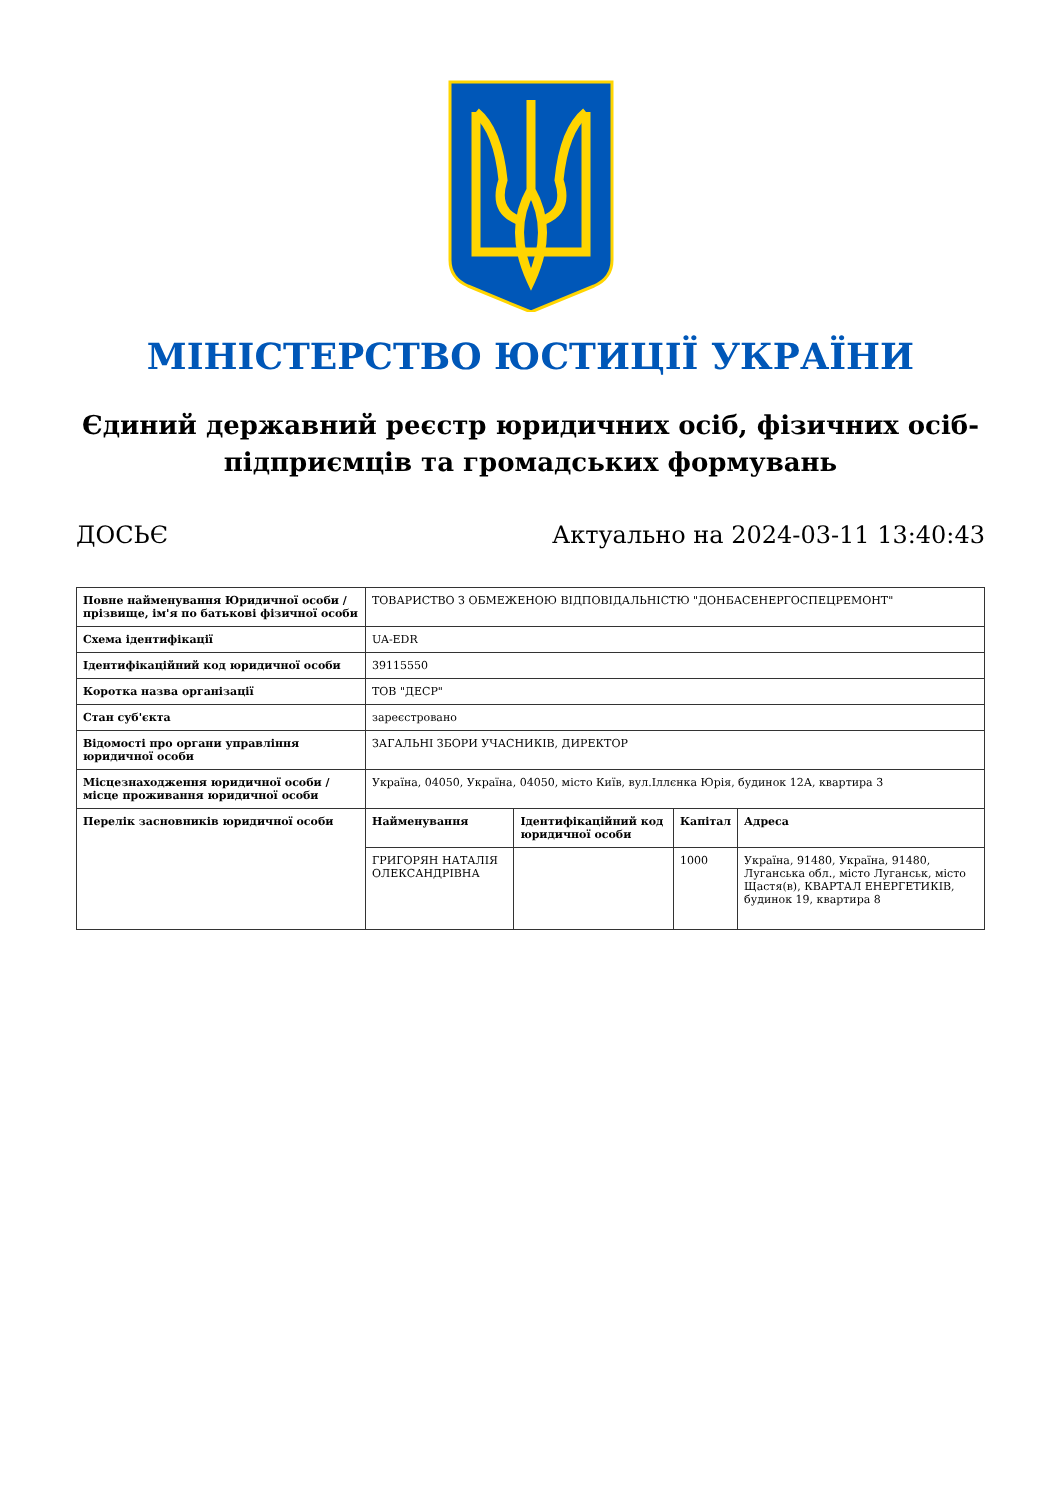МІНІСТЕРСТВО ЮСТИЦІЇ УКРАЇНИ
Єдиний державний реєстр юридичних осіб, фізичних осіб-підприємців та громадських формувань
ДОСЬЄ Актуально на 2024-03-11 13:40:43
| Повне найменування Юридичної особи / прізвище, ім'я по батькові фізичної особи | ТОВАРИСТВО З ОБМЕЖЕНОЮ ВІДПОВІДАЛЬНІСТЮ "ДОНБАСЕНЕРГОСПЕЦРЕМОНТ" | | | |
| Схема ідентифікації | UA-EDR | | | |
| Ідентифікаційний код юридичної особи | 39115550 | | | |
| Коротка назва організації | ТОВ "ДЕСР" | | | |
| Стан суб'єкта | зареєстровано | | | |
| Відомості про органи управління юридичної особи | ЗАГАЛЬНІ ЗБОРИ УЧАСНИКІВ, ДИРЕКТОР | | | |
| Місцезнаходження юридичної особи / місце проживання юридичної особи | Україна, 04050, Україна, 04050, місто Київ, вул.Іллєнка Юрія, будинок 12А, квартира 3 | | | |
| Перелік засновників юридичної особи | Найменування | Ідентифікаційний код юридичної особи | Капітал | Адреса |
| | ГРИГОРЯН НАТАЛІЯ ОЛЕКСАНДРІВНА | | 1000 | Україна, 91480, Україна, 91480, Луганська обл., місто Луганськ, місто Щастя(в), КВАРТАЛ ЕНЕРГЕТИКІВ, будинок 19, квартира 8 |